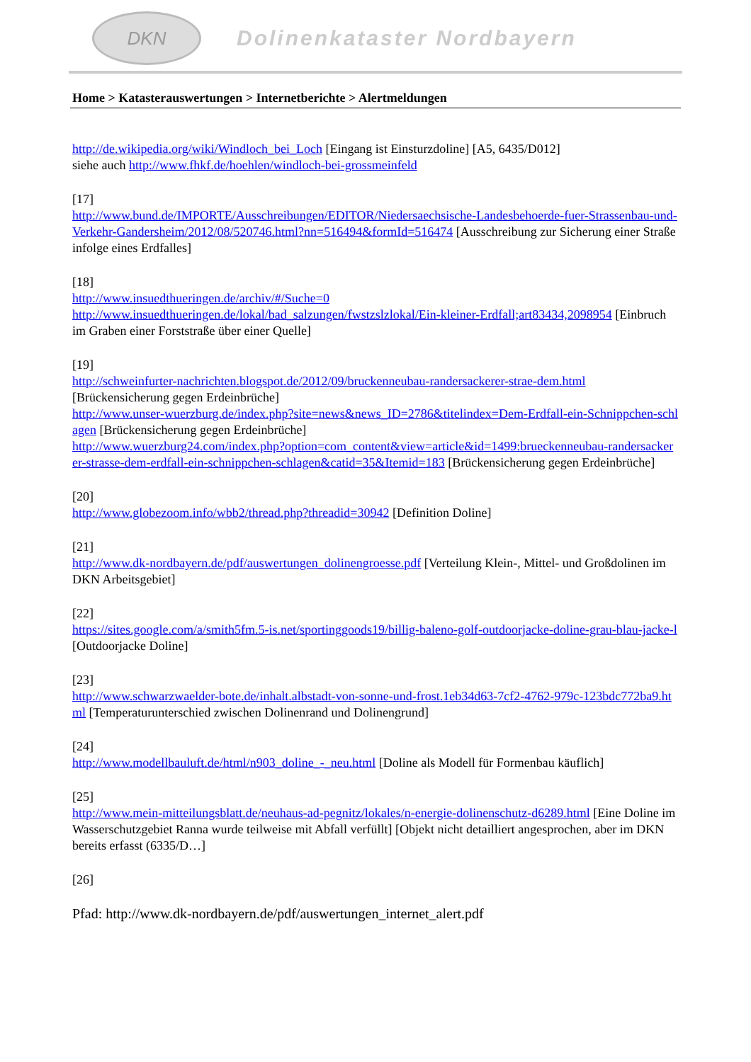DKN
Dolinenkataster Nordbayern
Home > Katasterauswertungen > Internetberichte > Alertmeldungen
http://de.wikipedia.org/wiki/Windloch_bei_Loch [Eingang ist Einsturzdoline] [A5, 6435/D012]
siehe auch http://www.fhkf.de/hoehlen/windloch-bei-grossmeinfeld
[17]
http://www.bund.de/IMPORTE/Ausschreibungen/EDITOR/Niedersaechsische-Landesbehoerde-fuer-Strassenbau-und-Verkehr-Gandersheim/2012/08/520746.html?nn=516494&formId=516474 [Ausschreibung zur Sicherung einer Straße infolge eines Erdfalles]
[18]
http://www.insuedthueringen.de/archiv/#/Suche=0
http://www.insuedthueringen.de/lokal/bad_salzungen/fwstzslzlokal/Ein-kleiner-Erdfall;art83434,2098954 [Einbruch im Graben einer Forststraße über einer Quelle]
[19]
http://schweinfurter-nachrichten.blogspot.de/2012/09/bruckenneubau-randersackerer-strae-dem.html [Brückensicherung gegen Erdeinbrüche]
http://www.unser-wuerzburg.de/index.php?site=news&news_ID=2786&titelindex=Dem-Erdfall-ein-Schnippchen-schlagen [Brückensicherung gegen Erdeinbrüche]
http://www.wuerzburg24.com/index.php?option=com_content&view=article&id=1499:brueckenneubau-randersackerer-strasse-dem-erdfall-ein-schnippchen-schlagen&catid=35&Itemid=183 [Brückensicherung gegen Erdeinbrüche]
[20]
http://www.globezoom.info/wbb2/thread.php?threadid=30942 [Definition Doline]
[21]
http://www.dk-nordbayern.de/pdf/auswertungen_dolinengroesse.pdf [Verteilung Klein-, Mittel- und Großdolinen im DKN Arbeitsgebiet]
[22]
https://sites.google.com/a/smith5fm.5-is.net/sportinggoods19/billig-baleno-golf-outdoorjacke-doline-grau-blau-jacke-l [Outdoorjacke Doline]
[23]
http://www.schwarzwaelder-bote.de/inhalt.albstadt-von-sonne-und-frost.1eb34d63-7cf2-4762-979c-123bdc772ba9.html [Temperaturunterschied zwischen Dolinenrand und Dolinengrund]
[24]
http://www.modellbauluft.de/html/n903_doline_-_neu.html [Doline als Modell für Formenbau käuflich]
[25]
http://www.mein-mitteilungsblatt.de/neuhaus-ad-pegnitz/lokales/n-energie-dolinenschutz-d6289.html [Eine Doline im Wasserschutzgebiet Ranna wurde teilweise mit Abfall verfüllt] [Objekt nicht detailliert angesprochen, aber im DKN bereits erfasst (6335/D…]
[26]
Pfad: http://www.dk-nordbayern.de/pdf/auswertungen_internet_alert.pdf